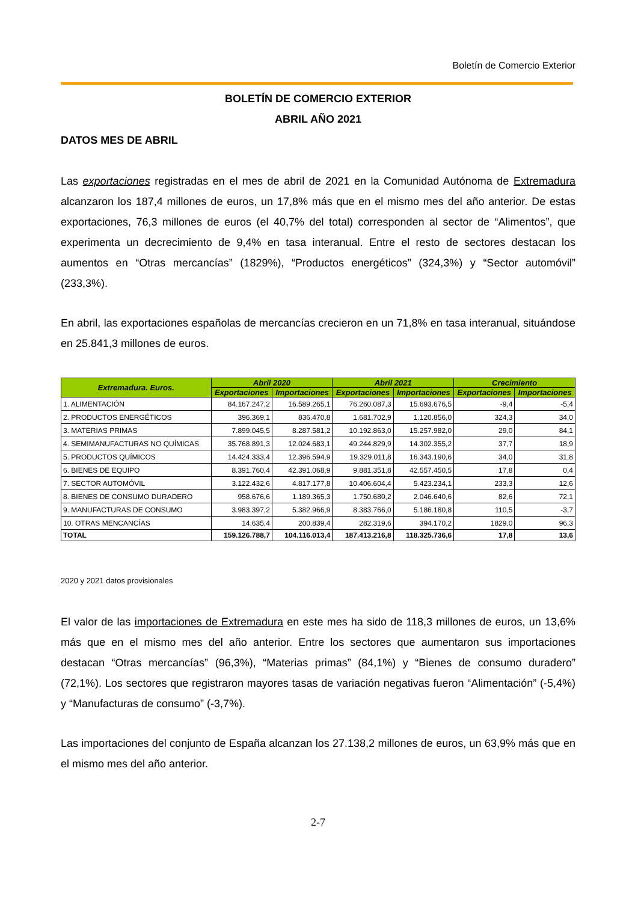Boletín de Comercio Exterior
BOLETÍN DE COMERCIO EXTERIOR
ABRIL AÑO 2021
DATOS MES DE ABRIL
Las exportaciones registradas en el mes de abril de 2021 en la Comunidad Autónoma de Extremadura alcanzaron los 187,4 millones de euros, un 17,8% más que en el mismo mes del año anterior. De estas exportaciones, 76,3 millones de euros (el 40,7% del total) corresponden al sector de “Alimentos”, que experimenta un decrecimiento de 9,4% en tasa interanual. Entre el resto de sectores destacan los aumentos en “Otras mercancías” (1829%), “Productos energéticos” (324,3%) y “Sector automóvil” (233,3%).
En abril, las exportaciones españolas de mercancías crecieron en un 71,8% en tasa interanual, situándose en 25.841,3 millones de euros.
| Extremadura. Euros. | Abril 2020 | | Abril 2021 | | Crecimiento | |
| --- | --- | --- | --- | --- | --- | --- |
| | Exportaciones | Importaciones | Exportaciones | Importaciones | Exportaciones | Importaciones |
| 1. ALIMENTACIÓN | 84.167.247,2 | 16.589.265,1 | 76.260.087,3 | 15.693.676,5 | -9,4 | -5,4 |
| 2. PRODUCTOS ENERGÉTICOS | 396.369,1 | 836.470,8 | 1.681.702,9 | 1.120.856,0 | 324,3 | 34,0 |
| 3. MATERIAS PRIMAS | 7.899.045,5 | 8.287.581,2 | 10.192.863,0 | 15.257.982,0 | 29,0 | 84,1 |
| 4. SEMIMANUFACTURAS NO QUÍMICAS | 35.768.891,3 | 12.024.683,1 | 49.244.829,9 | 14.302.355,2 | 37,7 | 18,9 |
| 5. PRODUCTOS QUÍMICOS | 14.424.333,4 | 12.396.594,9 | 19.329.011,8 | 16.343.190,6 | 34,0 | 31,8 |
| 6. BIENES DE EQUIPO | 8.391.760,4 | 42.391.068,9 | 9.881.351,8 | 42.557.450,5 | 17,8 | 0,4 |
| 7. SECTOR AUTOMÓVIL | 3.122.432,6 | 4.817.177,8 | 10.406.604,4 | 5.423.234,1 | 233,3 | 12,6 |
| 8. BIENES DE CONSUMO DURADERO | 958.676,6 | 1.189.365,3 | 1.750.680,2 | 2.046.640,6 | 82,6 | 72,1 |
| 9. MANUFACTURAS DE CONSUMO | 3.983.397,2 | 5.382.966,9 | 8.383.766,0 | 5.186.180,8 | 110,5 | -3,7 |
| 10. OTRAS MENCANCÍAS | 14.635,4 | 200.839,4 | 282.319,6 | 394.170,2 | 1829,0 | 96,3 |
| TOTAL | 159.126.788,7 | 104.116.013,4 | 187.413.216,8 | 118.325.736,6 | 17,8 | 13,6 |
2020 y 2021 datos provisionales
El valor de las importaciones de Extremadura en este mes ha sido de 118,3 millones de euros, un 13,6% más que en el mismo mes del año anterior. Entre los sectores que aumentaron sus importaciones destacan “Otras mercancías” (96,3%), “Materias primas” (84,1%) y “Bienes de consumo duradero” (72,1%). Los sectores que registraron mayores tasas de variación negativas fueron “Alimentación” (-5,4%) y “Manufacturas de consumo” (-3,7%).
Las importaciones del conjunto de España alcanzan los 27.138,2 millones de euros, un 63,9% más que en el mismo mes del año anterior.
2-7